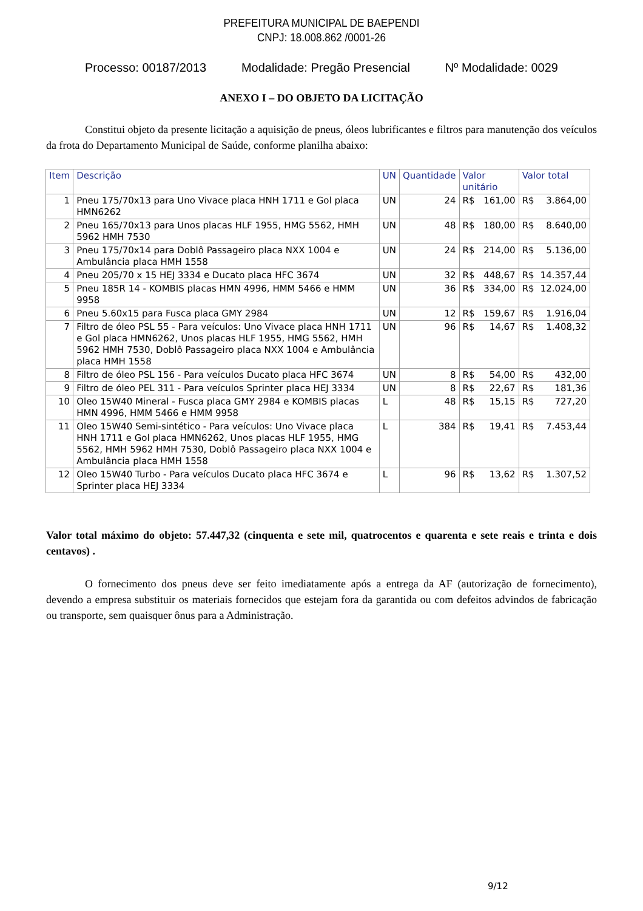PREFEITURA MUNICIPAL DE BAEPENDI
CNPJ: 18.008.862 /0001-26
Processo: 00187/2013 Modalidade: Pregão Presencial Nº Modalidade: 0029
ANEXO I – DO OBJETO DA LICITAÇÃO
Constitui objeto da presente licitação a aquisição de pneus, óleos lubrificantes e filtros para manutenção dos veículos da frota do Departamento Municipal de Saúde, conforme planilha abaixo:
| Item | Descrição | UN | Quantidade | Valor unitário | | Valor total | |
| --- | --- | --- | --- | --- | --- | --- | --- |
| 1 | Pneu 175/70x13 para Uno Vivace placa HNH 1711 e Gol placa HMN6262 | UN | 24 | R$ | 161,00 | R$ | 3.864,00 |
| 2 | Pneu 165/70x13 para Unos placas HLF 1955, HMG 5562, HMH 5962 HMH 7530 | UN | 48 | R$ | 180,00 | R$ | 8.640,00 |
| 3 | Pneu 175/70x14 para Doblô Passageiro placa NXX 1004 e Ambulância placa HMH 1558 | UN | 24 | R$ | 214,00 | R$ | 5.136,00 |
| 4 | Pneu 205/70 x 15 HEJ 3334 e Ducato placa HFC 3674 | UN | 32 | R$ | 448,67 | R$ | 14.357,44 |
| 5 | Pneu 185R 14 - KOMBIS placas HMN 4996, HMM 5466 e HMM 9958 | UN | 36 | R$ | 334,00 | R$ | 12.024,00 |
| 6 | Pneu 5.60x15 para Fusca placa GMY 2984 | UN | 12 | R$ | 159,67 | R$ | 1.916,04 |
| 7 | Filtro de óleo PSL 55 - Para veículos: Uno Vivace placa HNH 1711 e Gol placa HMN6262, Unos placas HLF 1955, HMG 5562, HMH 5962 HMH 7530, Doblô Passageiro placa NXX 1004 e Ambulância placa HMH 1558 | UN | 96 | R$ | 14,67 | R$ | 1.408,32 |
| 8 | Filtro de óleo PSL 156 - Para veículos Ducato placa HFC 3674 | UN | 8 | R$ | 54,00 | R$ | 432,00 |
| 9 | Filtro de óleo PEL 311 - Para veículos Sprinter placa HEJ 3334 | UN | 8 | R$ | 22,67 | R$ | 181,36 |
| 10 | Oleo 15W40 Mineral - Fusca placa GMY 2984 e KOMBIS placas HMN 4996, HMM 5466 e HMM 9958 | L | 48 | R$ | 15,15 | R$ | 727,20 |
| 11 | Oleo 15W40 Semi-sintético - Para veículos: Uno Vivace placa HNH 1711 e Gol placa HMN6262, Unos placas HLF 1955, HMG 5562, HMH 5962 HMH 7530, Doblô Passageiro placa NXX 1004 e Ambulância placa HMH 1558 | L | 384 | R$ | 19,41 | R$ | 7.453,44 |
| 12 | Oleo 15W40 Turbo - Para veículos Ducato placa HFC 3674 e Sprinter placa HEJ 3334 | L | 96 | R$ | 13,62 | R$ | 1.307,52 |
Valor total máximo do objeto: 57.447,32 (cinquenta e sete mil, quatrocentos e quarenta e sete reais e trinta e dois centavos) .
O fornecimento dos pneus deve ser feito imediatamente após a entrega da AF (autorização de fornecimento), devendo a empresa substituir os materiais fornecidos que estejam fora da garantida ou com defeitos advindos de fabricação ou transporte, sem quaisquer ônus para a Administração.
9/12